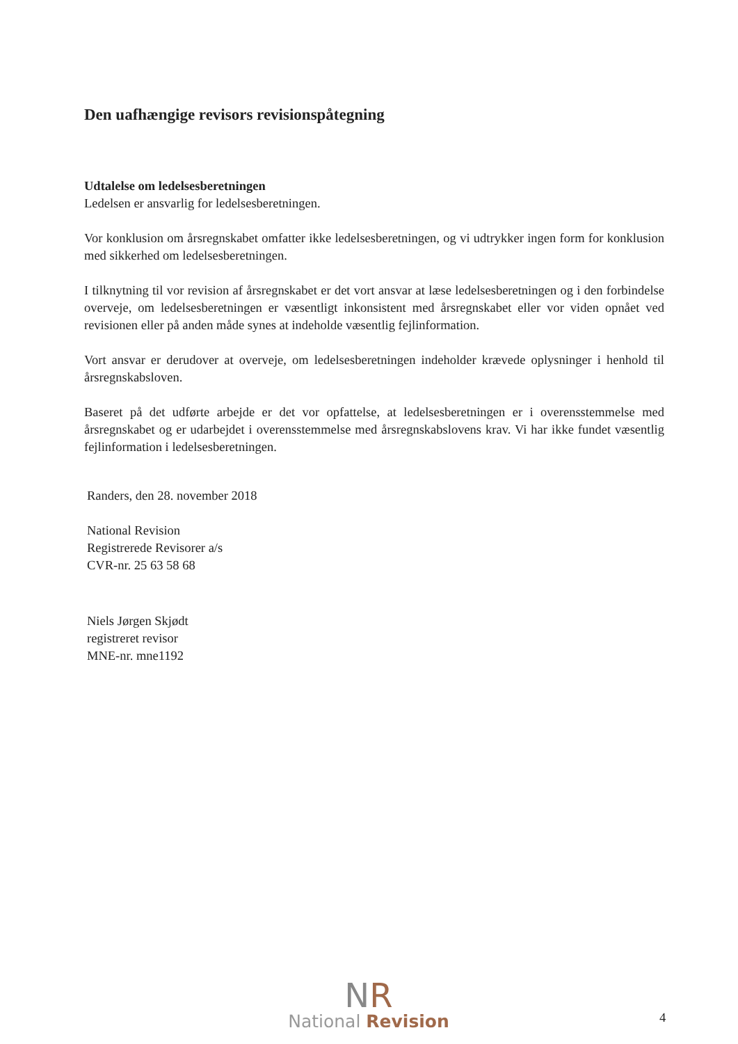Den uafhængige revisors revisionspåtegning
Udtalelse om ledelsesberetningen
Ledelsen er ansvarlig for ledelsesberetningen.
Vor konklusion om årsregnskabet omfatter ikke ledelsesberetningen, og vi udtrykker ingen form for konklusion med sikkerhed om ledelsesberetningen.
I tilknytning til vor revision af årsregnskabet er det vort ansvar at læse ledelsesberetningen og i den forbindelse overveje, om ledelsesberetningen er væsentligt inkonsistent med årsregnskabet eller vor viden opnået ved revisionen eller på anden måde synes at indeholde væsentlig fejlinformation.
Vort ansvar er derudover at overveje, om ledelsesberetningen indeholder krævede oplysninger i henhold til årsregnskabsloven.
Baseret på det udførte arbejde er det vor opfattelse, at ledelsesberetningen er i overensstemmelse med årsregnskabet og er udarbejdet i overensstemmelse med årsregnskabslovens krav. Vi har ikke fundet væsentlig fejlinformation i ledelsesberetningen.
Randers, den 28. november 2018
National Revision
Registrerede Revisorer a/s
CVR-nr. 25 63 58 68
Niels Jørgen Skjødt
registreret revisor
MNE-nr. mne1192
NR
National Revision
4